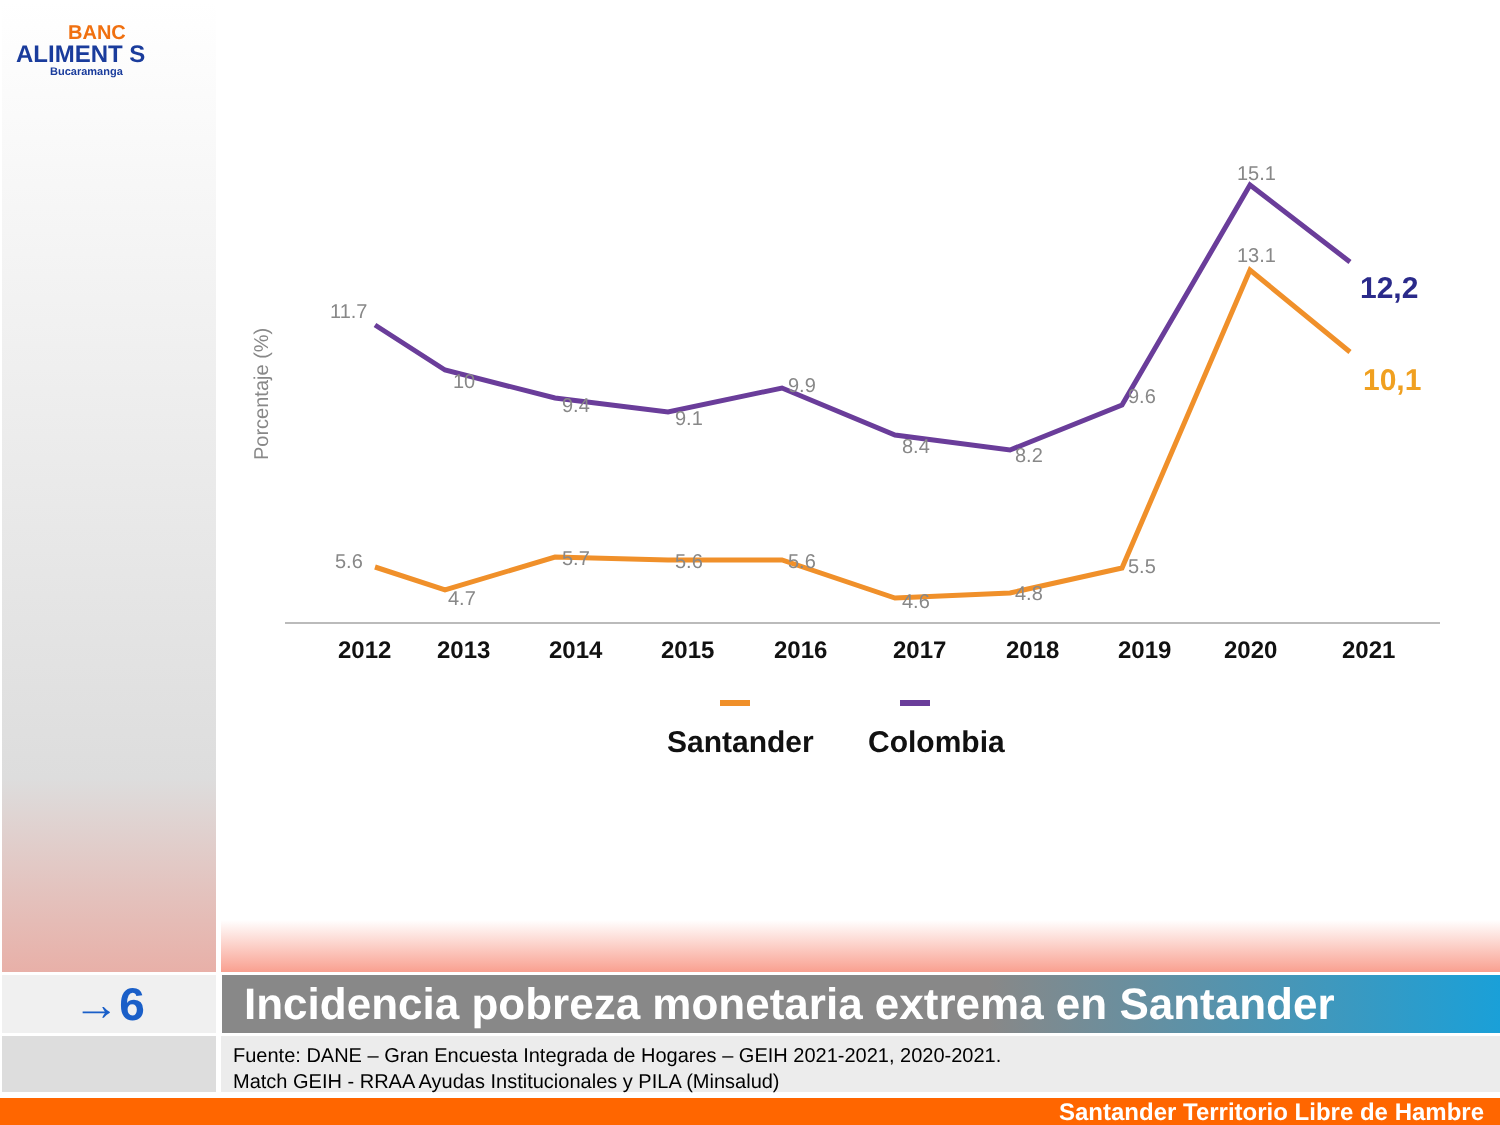BANC
ALIMENT S
Bucaramanga
Porcentaje (%)
11.7
10
9.4
9.1
9.9
8.4
8.2
9.6
15.1
5.6
4.7
5.7
5.6
5.6
4.6
4.8
5.5
13.1
12,2
10,1
2012
2013
2014
2015
2016
2017
2018
2019
2020
2021
Santander
Colombia
→6 Incidencia pobreza monetaria extrema en Santander
Fuente: DANE – Gran Encuesta Integrada de Hogares – GEIH 2021-2021, 2020-2021.
Match GEIH - RRAA Ayudas Institucionales y PILA (Minsalud)
Santander Territorio Libre de Hambre